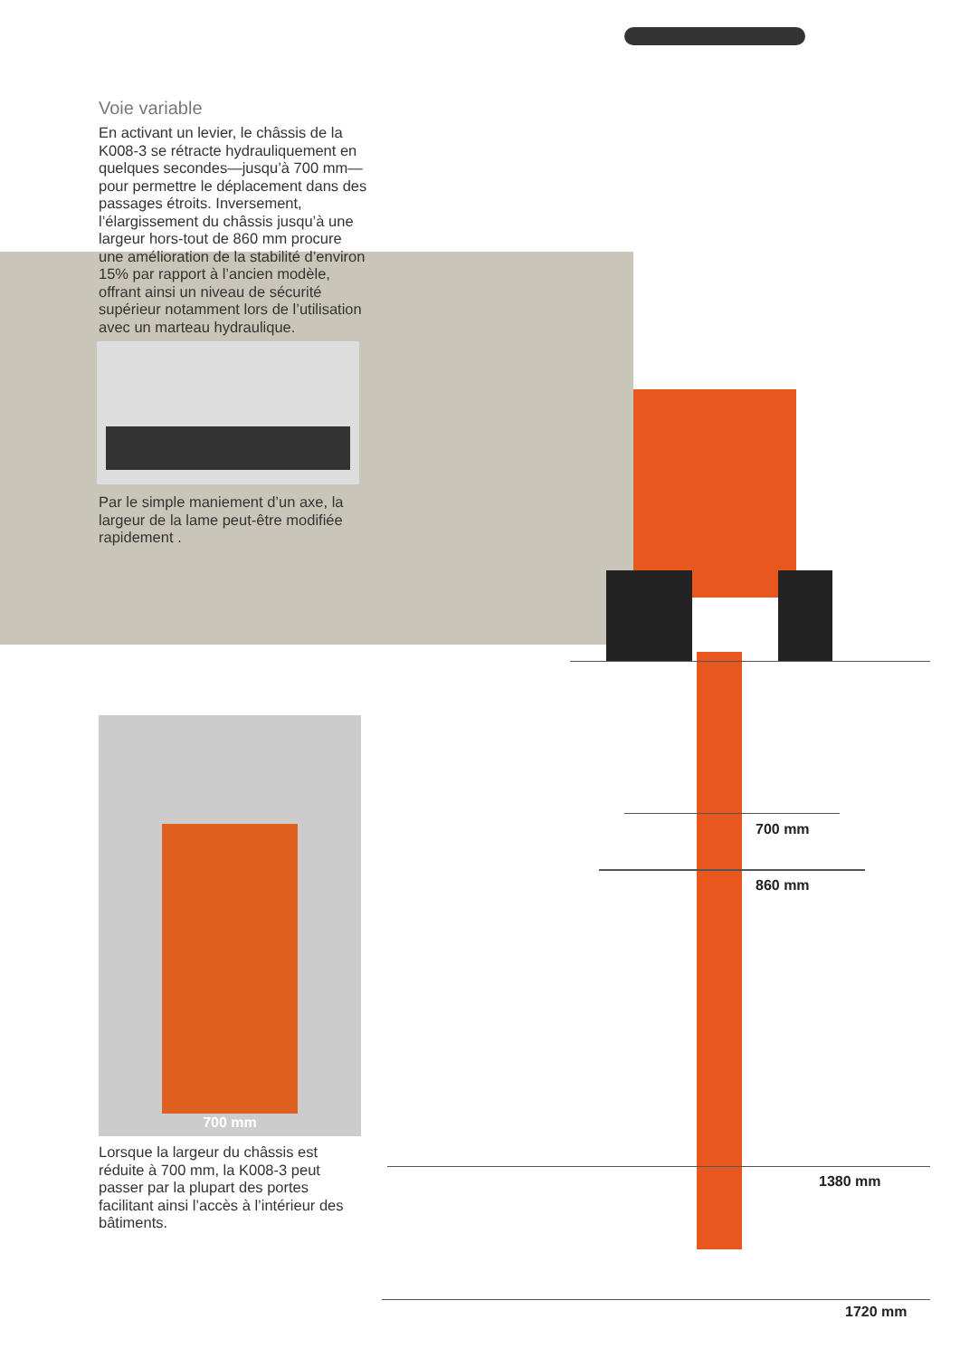Voie variable
En activant un levier, le châssis de la K008-3 se rétracte hydrauliquement en quelques secondes—jusqu’à 700 mm—pour permettre le déplacement dans des passages étroits. Inversement, l’élargissement du châssis jusqu’à une largeur hors-tout de 860 mm procure une amélioration de la stabilité d’environ 15% par rapport à l’ancien modèle, offrant ainsi un niveau de sécurité supérieur notamment lors de l’utilisation avec un marteau hydraulique.
Par le simple maniement d’un axe, la largeur de la lame peut-être modifiée rapidement .
700 mm
Lorsque la largeur du châssis est réduite à 700 mm, la K008-3 peut passer par la plupart des portes facilitant ainsi l’accès à l’intérieur des bâtiments.
700 mm
860 mm
1380 mm
1720 mm